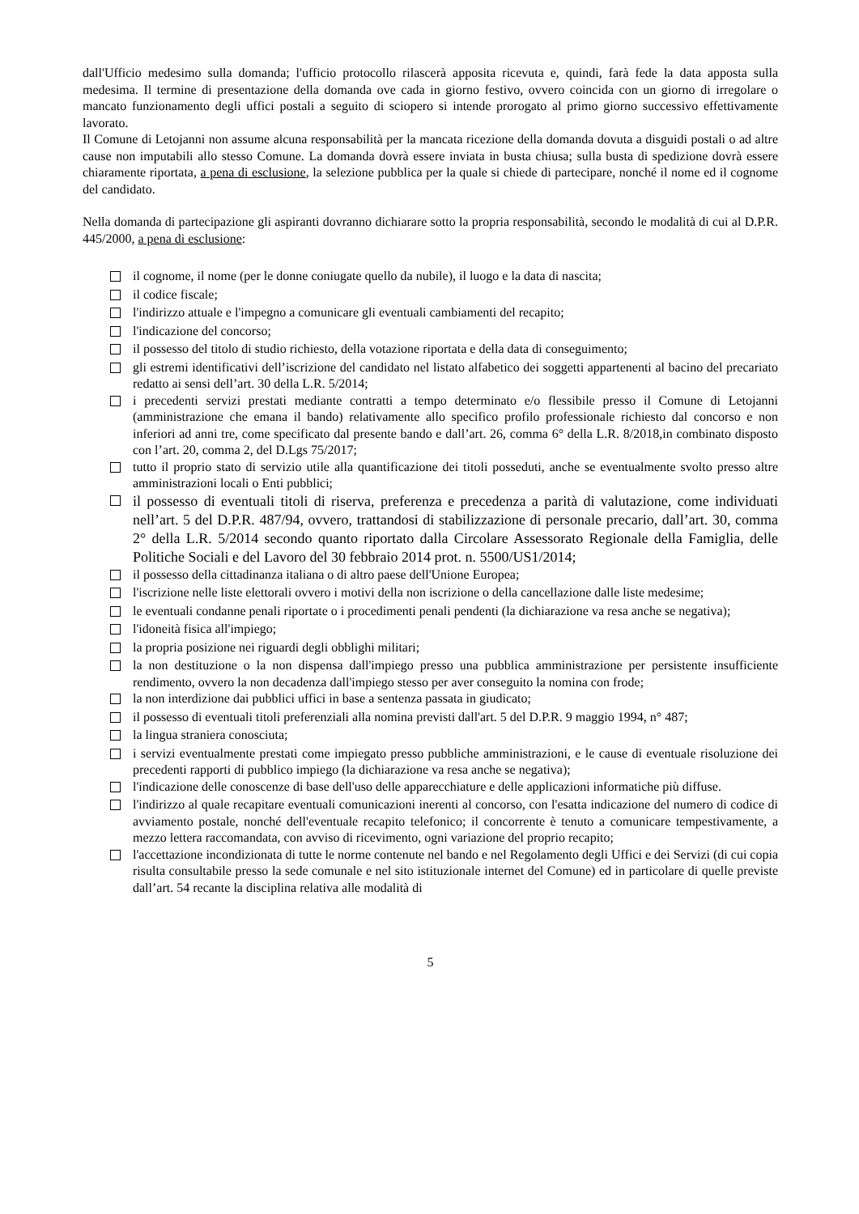dall'Ufficio medesimo sulla domanda; l'ufficio protocollo rilascerà apposita ricevuta e, quindi, farà fede la data apposta sulla medesima. Il termine di presentazione della domanda ove cada in giorno festivo, ovvero coincida con un giorno di irregolare o mancato funzionamento degli uffici postali a seguito di sciopero si intende prorogato al primo giorno successivo effettivamente lavorato.
Il Comune di Letojanni non assume alcuna responsabilità per la mancata ricezione della domanda dovuta a disguidi postali o ad altre cause non imputabili allo stesso Comune. La domanda dovrà essere inviata in busta chiusa; sulla busta di spedizione dovrà essere chiaramente riportata, a pena di esclusione, la selezione pubblica per la quale si chiede di partecipare, nonché il nome ed il cognome del candidato.
Nella domanda di partecipazione gli aspiranti dovranno dichiarare sotto la propria responsabilità, secondo le modalità di cui al D.P.R. 445/2000, a pena di esclusione:
il cognome, il nome (per le donne coniugate quello da nubile), il luogo e la data di nascita;
il codice fiscale;
l'indirizzo attuale e l'impegno a comunicare gli eventuali cambiamenti del recapito;
l'indicazione del concorso;
il possesso del titolo di studio richiesto, della votazione riportata e della data di conseguimento;
gli estremi identificativi dell’iscrizione del candidato nel listato alfabetico dei soggetti appartenenti al bacino del precariato redatto ai sensi dell’art. 30 della L.R. 5/2014;
i precedenti servizi prestati mediante contratti a tempo determinato e/o flessibile presso il Comune di Letojanni (amministrazione che emana il bando) relativamente allo specifico profilo professionale richiesto dal concorso e non inferiori ad anni tre, come specificato dal presente bando e dall’art. 26, comma 6° della L.R. 8/2018,in combinato disposto con l’art. 20, comma 2, del D.Lgs 75/2017;
tutto il proprio stato di servizio utile alla quantificazione dei titoli posseduti, anche se eventualmente svolto presso altre amministrazioni locali o Enti pubblici;
il possesso di eventuali titoli di riserva, preferenza e precedenza a parità di valutazione, come individuati nell’art. 5 del D.P.R. 487/94, ovvero, trattandosi di stabilizzazione di personale precario, dall’art. 30, comma 2° della L.R. 5/2014 secondo quanto riportato dalla Circolare Assessorato Regionale della Famiglia, delle Politiche Sociali e del Lavoro del 30 febbraio 2014 prot. n. 5500/US1/2014;
il possesso della cittadinanza italiana o di altro paese dell'Unione Europea;
l'iscrizione nelle liste elettorali ovvero i motivi della non iscrizione o della cancellazione dalle liste medesime;
le eventuali condanne penali riportate o i procedimenti penali pendenti (la dichiarazione va resa anche se negativa);
l'idoneità fisica all'impiego;
la propria posizione nei riguardi degli obblighi militari;
la non destituzione o la non dispensa dall'impiego presso una pubblica amministrazione per persistente insufficiente rendimento, ovvero la non decadenza dall'impiego stesso per aver conseguito la nomina con frode;
la non interdizione dai pubblici uffici in base a sentenza passata in giudicato;
il possesso di eventuali titoli preferenziali alla nomina previsti dall'art. 5 del D.P.R. 9 maggio 1994, n° 487;
la lingua straniera conosciuta;
i servizi eventualmente prestati come impiegato presso pubbliche amministrazioni, e le cause di eventuale risoluzione dei precedenti rapporti di pubblico impiego (la dichiarazione va resa anche se negativa);
l'indicazione delle conoscenze di base dell'uso delle apparecchiature e delle applicazioni informatiche più diffuse.
l'indirizzo al quale recapitare eventuali comunicazioni inerenti al concorso, con l'esatta indicazione del numero di codice di avviamento postale, nonché dell'eventuale recapito telefonico; il concorrente è tenuto a comunicare tempestivamente, a mezzo lettera raccomandata, con avviso di ricevimento, ogni variazione del proprio recapito;
l'accettazione incondizionata di tutte le norme contenute nel bando e nel Regolamento degli Uffici e dei Servizi (di cui copia risulta consultabile presso la sede comunale e nel sito istituzionale internet del Comune) ed in particolare di quelle previste dall’art. 54 recante la disciplina relativa alle modalità di
5